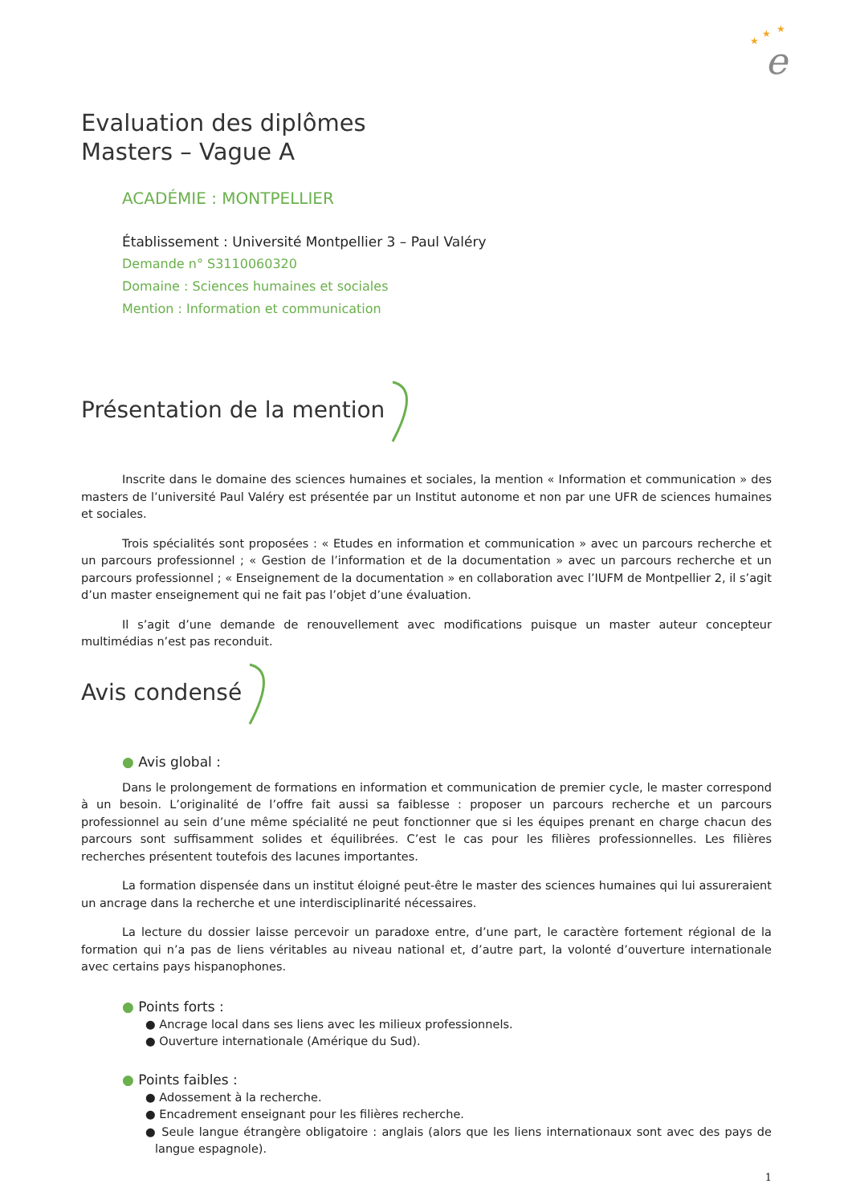★
★
★
e
Evaluation des diplômes
Masters – Vague A
ACADÉMIE : MONTPELLIER
Établissement : Université Montpellier 3 – Paul Valéry
Demande n° S3110060320
Domaine : Sciences humaines et sociales
Mention : Information et communication
Présentation de la mention
Inscrite dans le domaine des sciences humaines et sociales, la mention « Information et communication » des masters de l’université Paul Valéry est présentée par un Institut autonome et non par une UFR de sciences humaines et sociales.
Trois spécialités sont proposées : « Etudes en information et communication » avec un parcours recherche et un parcours professionnel ; « Gestion de l’information et de la documentation » avec un parcours recherche et un parcours professionnel ; « Enseignement de la documentation » en collaboration avec l’IUFM de Montpellier 2, il s’agit d’un master enseignement qui ne fait pas l’objet d’une évaluation.
Il s’agit d’une demande de renouvellement avec modifications puisque un master auteur concepteur multimédias n’est pas reconduit.
Avis condensé
● Avis global :
Dans le prolongement de formations en information et communication de premier cycle, le master correspond à un besoin. L’originalité de l’offre fait aussi sa faiblesse : proposer un parcours recherche et un parcours professionnel au sein d’une même spécialité ne peut fonctionner que si les équipes prenant en charge chacun des parcours sont suffisamment solides et équilibrées. C’est le cas pour les filières professionnelles. Les filières recherches présentent toutefois des lacunes importantes.
La formation dispensée dans un institut éloigné peut-être le master des sciences humaines qui lui assureraient un ancrage dans la recherche et une interdisciplinarité nécessaires.
La lecture du dossier laisse percevoir un paradoxe entre, d’une part, le caractère fortement régional de la formation qui n’a pas de liens véritables au niveau national et, d’autre part, la volonté d’ouverture internationale avec certains pays hispanophones.
● Points forts :
● Ancrage local dans ses liens avec les milieux professionnels.
● Ouverture internationale (Amérique du Sud).
● Points faibles :
● Adossement à la recherche.
● Encadrement enseignant pour les filières recherche.
● Seule langue étrangère obligatoire : anglais (alors que les liens internationaux sont avec des pays de langue espagnole).
1